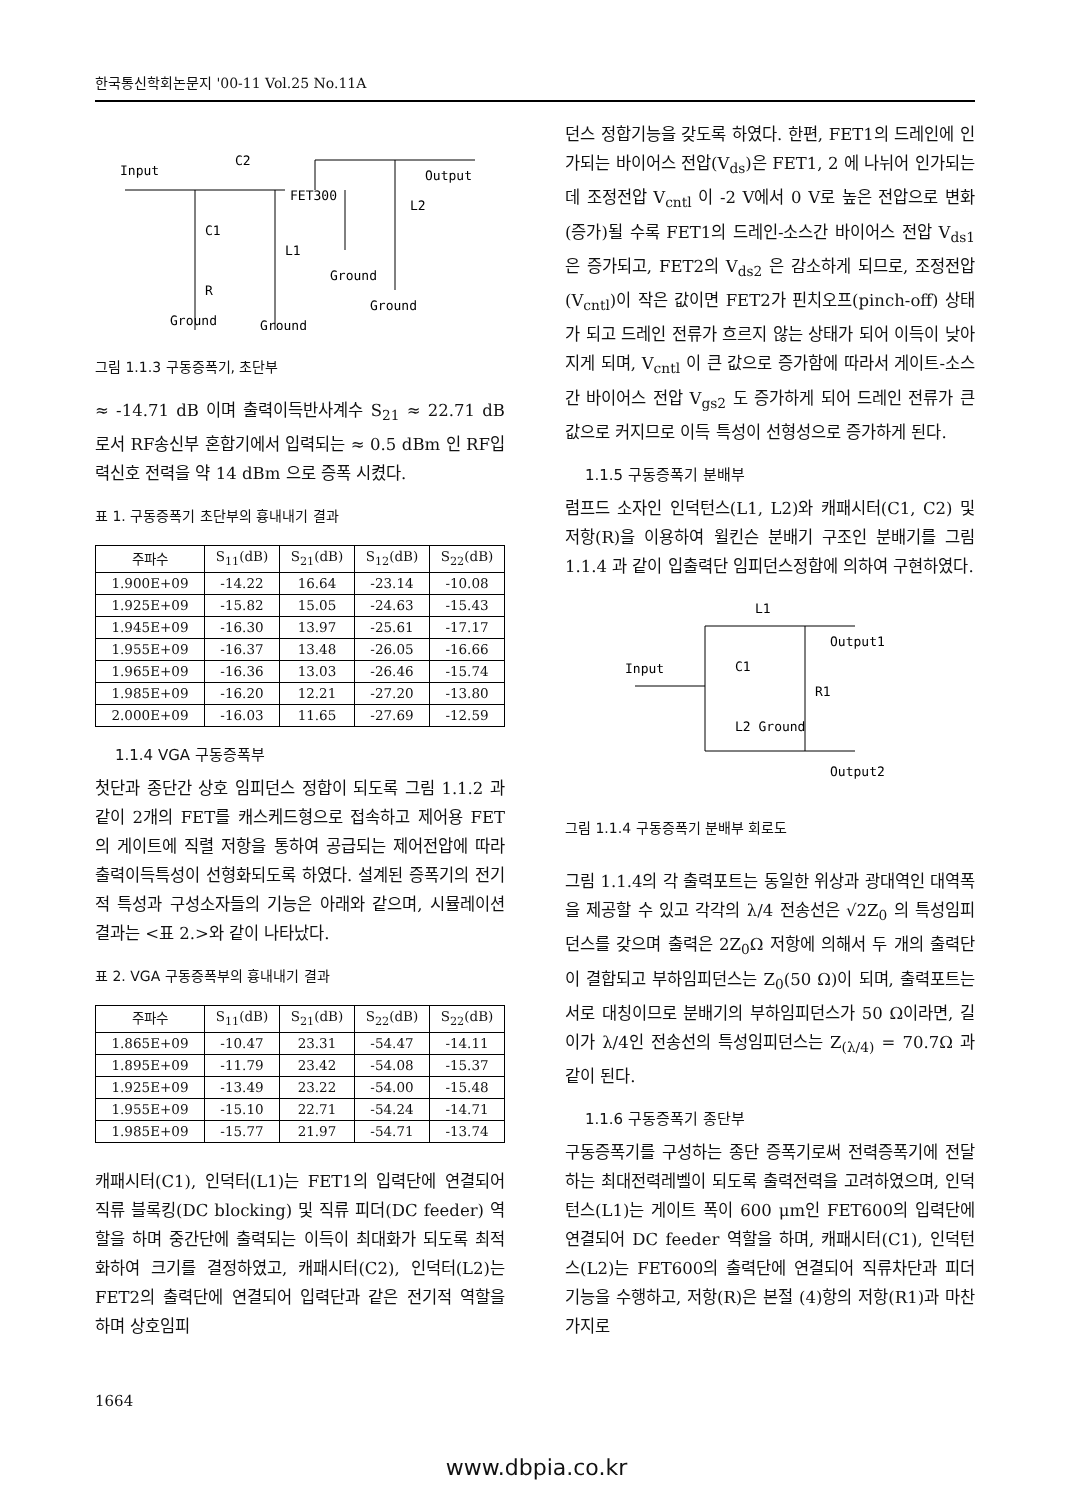한국통신학회논문지 '00-11 Vol.25 No.11A
Input
C2
Output
FET300
L2
C1
L1
Ground
R
Ground
Ground
Ground
그림 1.1.3 구동증폭기, 초단부
≈ -14.71 dB 이며 출력이득반사계수 S<sub>21</sub> ≈ 22.71 dB 로서 RF송신부 혼합기에서 입력되는 ≈ 0.5 dBm 인 RF입력신호 전력을 약 14 dBm 으로 증폭 시켰다.
표 1. 구동증폭기 초단부의 흉내내기 결과
| 주파수 | S<sub>11</sub>(dB) | S<sub>21</sub>(dB) | S<sub>12</sub>(dB) | S<sub>22</sub>(dB) |
| --- | --- | --- | --- | --- |
| 1.900E+09 | -14.22 | 16.64 | -23.14 | -10.08 |
| 1.925E+09 | -15.82 | 15.05 | -24.63 | -15.43 |
| 1.945E+09 | -16.30 | 13.97 | -25.61 | -17.17 |
| 1.955E+09 | -16.37 | 13.48 | -26.05 | -16.66 |
| 1.965E+09 | -16.36 | 13.03 | -26.46 | -15.74 |
| 1.985E+09 | -16.20 | 12.21 | -27.20 | -13.80 |
| 2.000E+09 | -16.03 | 11.65 | -27.69 | -12.59 |
1.1.4 VGA 구동증폭부
첫단과 종단간 상호 임피던스 정합이 되도록 그림 1.1.2 과 같이 2개의 FET를 캐스케드형으로 접속하고 제어용 FET의 게이트에 직렬 저항을 통하여 공급되는 제어전압에 따라 출력이득특성이 선형화되도록 하였다. 설계된 증폭기의 전기적 특성과 구성소자들의 기능은 아래와 같으며, 시뮬레이션 결과는 <표 2.>와 같이 나타났다.
표 2. VGA 구동증폭부의 흉내내기 결과
| 주파수 | S<sub>11</sub>(dB) | S<sub>21</sub>(dB) | S<sub>22</sub>(dB) | S<sub>22</sub>(dB) |
| --- | --- | --- | --- | --- |
| 1.865E+09 | -10.47 | 23.31 | -54.47 | -14.11 |
| 1.895E+09 | -11.79 | 23.42 | -54.08 | -15.37 |
| 1.925E+09 | -13.49 | 23.22 | -54.00 | -15.48 |
| 1.955E+09 | -15.10 | 22.71 | -54.24 | -14.71 |
| 1.985E+09 | -15.77 | 21.97 | -54.71 | -13.74 |
캐패시터(C1), 인덕터(L1)는 FET1의 입력단에 연결되어 직류 블록킹(DC blocking) 및 직류 피더(DC feeder) 역할을 하며 중간단에 출력되는 이득이 최대화가 되도록 최적화하여 크기를 결정하였고, 캐패시터(C2), 인덕터(L2)는 FET2의 출력단에 연결되어 입력단과 같은 전기적 역할을 하며 상호임피
던스 정합기능을 갖도록 하였다. 한편, FET1의 드레인에 인가되는 바이어스 전압(V<sub>ds</sub>)은 FET1, 2 에 나뉘어 인가되는 데 조정전압 V<sub>cntl</sub> 이 -2 V에서 0 V로 높은 전압으로 변화(증가)될 수록 FET1의 드레인-소스간 바이어스 전압 V<sub>ds1</sub> 은 증가되고, FET2의 V<sub>ds2</sub> 은 감소하게 되므로, 조정전압(V<sub>cntl</sub>)이 작은 값이면 FET2가 핀치오프(pinch-off) 상태가 되고 드레인 전류가 흐르지 않는 상태가 되어 이득이 낮아지게 되며, V<sub>cntl</sub> 이 큰 값으로 증가함에 따라서 게이트-소스간 바이어스 전압 V<sub>gs2</sub> 도 증가하게 되어 드레인 전류가 큰 값으로 커지므로 이득 특성이 선형성으로 증가하게 된다.
1.1.5 구동증폭기 분배부
럼프드 소자인 인덕턴스(L1, L2)와 캐패시터(C1, C2) 및 저항(R)을 이용하여 윌킨슨 분배기 구조인 분배기를 그림 1.1.4 과 같이 입출력단 임피던스정합에 의하여 구현하였다.
L1
Output1
Input
C1
R1
L2 Ground
Output2
그림 1.1.4 구동증폭기 분배부 회로도
그림 1.1.4의 각 출력포트는 동일한 위상과 광대역인 대역폭을 제공할 수 있고 각각의 λ/4 전송선은 √2Z<sub>0</sub> 의 특성임피던스를 갖으며 출력은 2Z<sub>0</sub>Ω 저항에 의해서 두 개의 출력단이 결합되고 부하임피던스는 Z<sub>0</sub>(50 Ω)이 되며, 출력포트는 서로 대칭이므로 분배기의 부하임피던스가 50 Ω이라면, 길이가 λ/4인 전송선의 특성임피던스는 Z<sub>(λ/4)</sub> = 70.7Ω 과 같이 된다.
1.1.6 구동증폭기 종단부
구동증폭기를 구성하는 종단 증폭기로써 전력증폭기에 전달하는 최대전력레벨이 되도록 출력전력을 고려하였으며, 인덕턴스(L1)는 게이트 폭이 600 μm인 FET600의 입력단에 연결되어 DC feeder 역할을 하며, 캐패시터(C1), 인덕턴스(L2)는 FET600의 출력단에 연결되어 직류차단과 피더 기능을 수행하고, 저항(R)은 본절 (4)항의 저항(R1)과 마찬가지로
1664
www.dbpia.co.kr